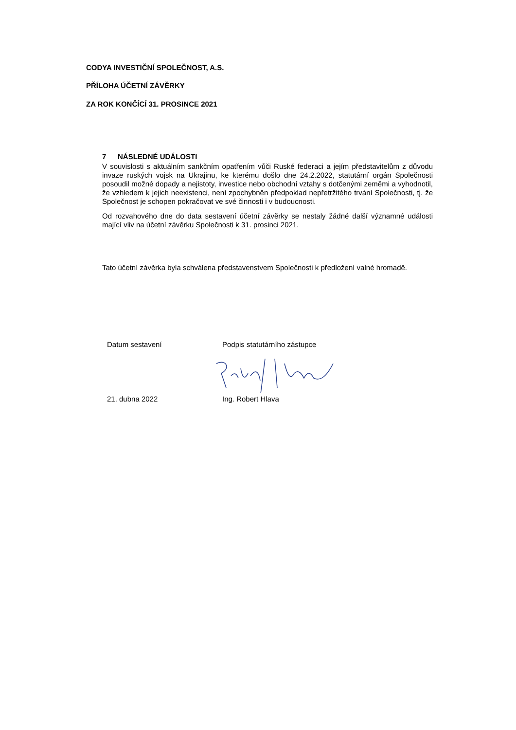CODYA INVESTIČNÍ SPOLEČNOST, A.S.
PŘÍLOHA ÚČETNÍ ZÁVĚRKY
ZA ROK KONČÍCÍ 31. PROSINCE 2021
7 NÁSLEDNÉ UDÁLOSTI
V souvislosti s aktuálním sankčním opatřením vůči Ruské federaci a jejím představitelům z důvodu invaze ruských vojsk na Ukrajinu, ke kterému došlo dne 24.2.2022, statutární orgán Společnosti posoudil možné dopady a nejistoty, investice nebo obchodní vztahy s dotčenými zeměmi a vyhodnotil, že vzhledem k jejich neexistenci, není zpochybněn předpoklad nepřetržitého trvání Společnosti, tj. že Společnost je schopen pokračovat ve své činnosti i v budoucnosti.
Od rozvahového dne do data sestavení účetní závěrky se nestaly žádné další významné události mající vliv na účetní závěrku Společnosti k 31. prosinci 2021.
Tato účetní závěrka byla schválena představenstvem Společnosti k předložení valné hromadě.
Datum sestavení Podpis statutárního zástupce
21. dubna 2022 Ing. Robert Hlava